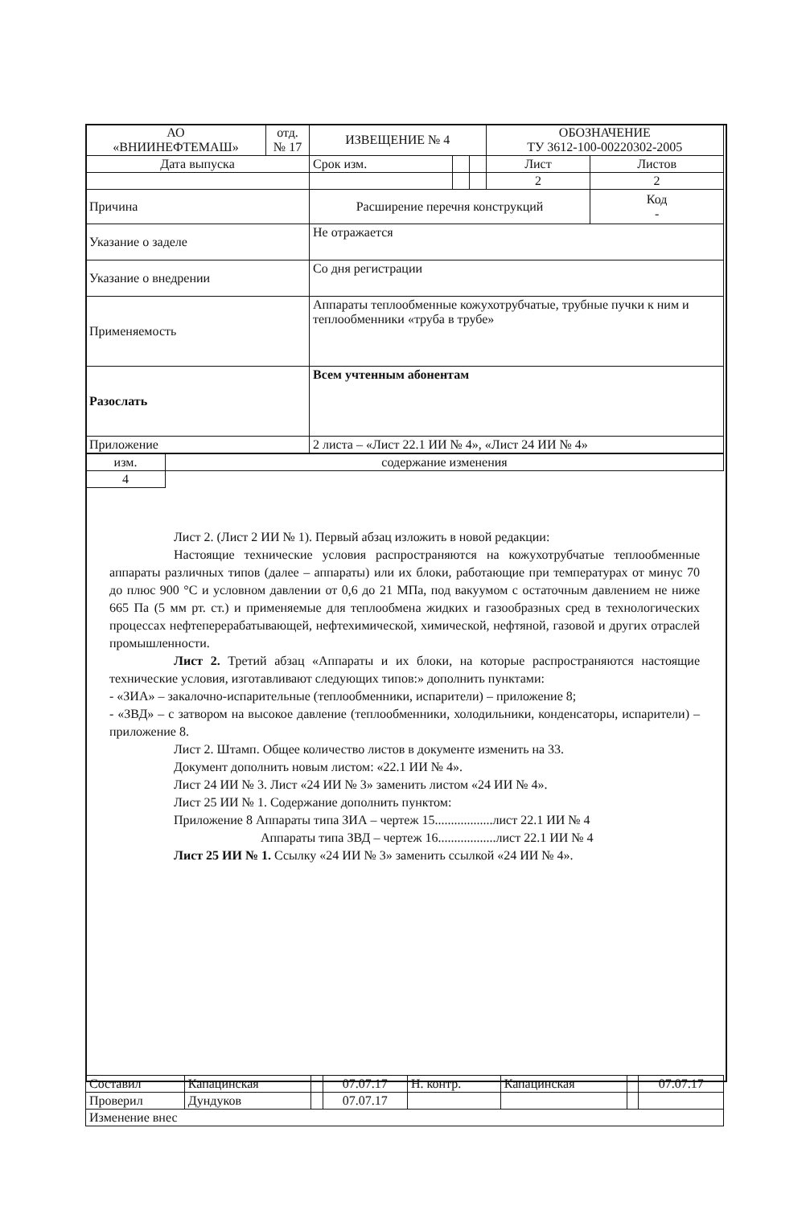| АО «ВНИИНЕФТЕМАШ» | отд. № 17 | ИЗВЕЩЕНИЕ № 4 | | | ОБОЗНАЧЕНИЕ ТУ 3612-100-00220302-2005 | |
| Дата выпуска | | Срок изм. | | | Лист | Листов |
| | | | | | 2 | 2 |
| Причина | | Расширение перечня конструкций | | | | Код - |
| Указание о заделе | | Не отражается | | | | |
| Указание о внедрении | | Со дня регистрации | | | | |
| Применяемость | | Аппараты теплообменные кожухотрубчатые, трубные пучки к ним и теплообменники «труба в трубе» | | | | |
| Разослать | | Всем учтенным абонентам | | | | |
| Приложение | | 2 листа – «Лист 22.1 ИИ № 4», «Лист 24 ИИ № 4» | | | | |
| изм. | содержание изменения |
| 4 | |
Лист 2. (Лист 2 ИИ № 1). Первый абзац изложить в новой редакции:
Настоящие технические условия распространяются на кожухотрубчатые теплообменные аппараты различных типов (далее – аппараты) или их блоки, работающие при температурах от минус 70 до плюс 900 °С и условном давлении от 0,6 до 21 МПа, под вакуумом с остаточным давлением не ниже 665 Па (5 мм рт. ст.) и применяемые для теплообмена жидких и газообразных сред в технологических процессах нефтеперерабатывающей, нефтехимической, химической, нефтяной, газовой и других отраслей промышленности.
Лист 2. Третий абзац «Аппараты и их блоки, на которые распространяются настоящие технические условия, изготавливают следующих типов:» дополнить пунктами:
- «ЗИА» – закалочно-испарительные (теплообменники, испарители) – приложение 8;
- «ЗВД» – с затвором на высокое давление (теплообменники, холодильники, конденсаторы, испарители) – приложение 8.
Лист 2. Штамп. Общее количество листов в документе изменить на 33.
Документ дополнить новым листом: «22.1 ИИ № 4».
Лист 24 ИИ № 3. Лист «24 ИИ № 3» заменить листом «24 ИИ № 4».
Лист 25 ИИ № 1. Содержание дополнить пунктом:
Приложение 8 Аппараты типа ЗИА – чертеж 15..................лист 22.1 ИИ № 4
Аппараты типа ЗВД – чертеж 16..................лист 22.1 ИИ № 4
Лист 25 ИИ № 1. Ссылку «24 ИИ № 3» заменить ссылкой «24 ИИ № 4».
| Составил | Капацинская | | 07.07.17 | Н. контр. | Капацинская | | 07.07.17 |
| Проверил | Дундуков | | 07.07.17 | | | | |
| Изменение внес | | | | | | | |